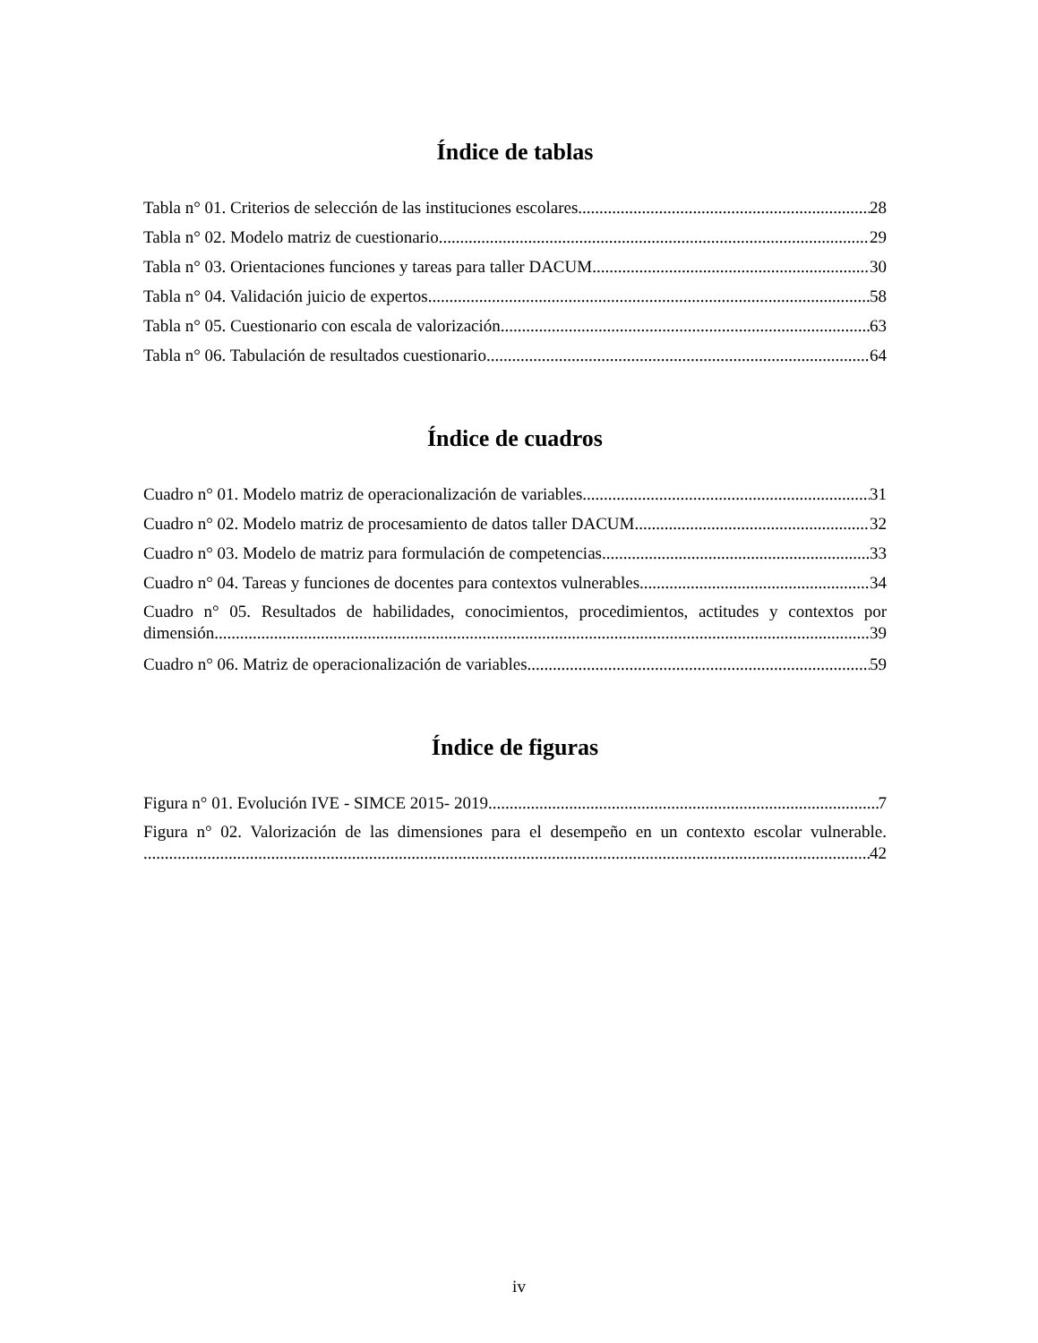Índice de tablas
Tabla n° 01. Criterios de selección de las instituciones escolares. 28
Tabla n° 02. Modelo matriz de cuestionario. 29
Tabla n° 03. Orientaciones funciones y tareas para taller DACUM 30
Tabla n° 04. Validación juicio de expertos 58
Tabla n° 05. Cuestionario con escala de valorización 63
Tabla n° 06. Tabulación de resultados cuestionario 64
Índice de cuadros
Cuadro n° 01. Modelo matriz de operacionalización de variables. 31
Cuadro n° 02. Modelo matriz de procesamiento de datos taller DACUM 32
Cuadro n° 03. Modelo de matriz para formulación de competencias 33
Cuadro n° 04. Tareas y funciones de docentes para contextos vulnerables. 34
Cuadro n° 05. Resultados de habilidades, conocimientos, procedimientos, actitudes y contextos por
dimensión. 39
Cuadro n° 06. Matriz de operacionalización de variables 59
Índice de figuras
Figura n° 01. Evolución IVE - SIMCE 2015- 2019. 7
Figura n° 02. Valorización de las dimensiones para el desempeño en un contexto escolar vulnerable.
42
iv